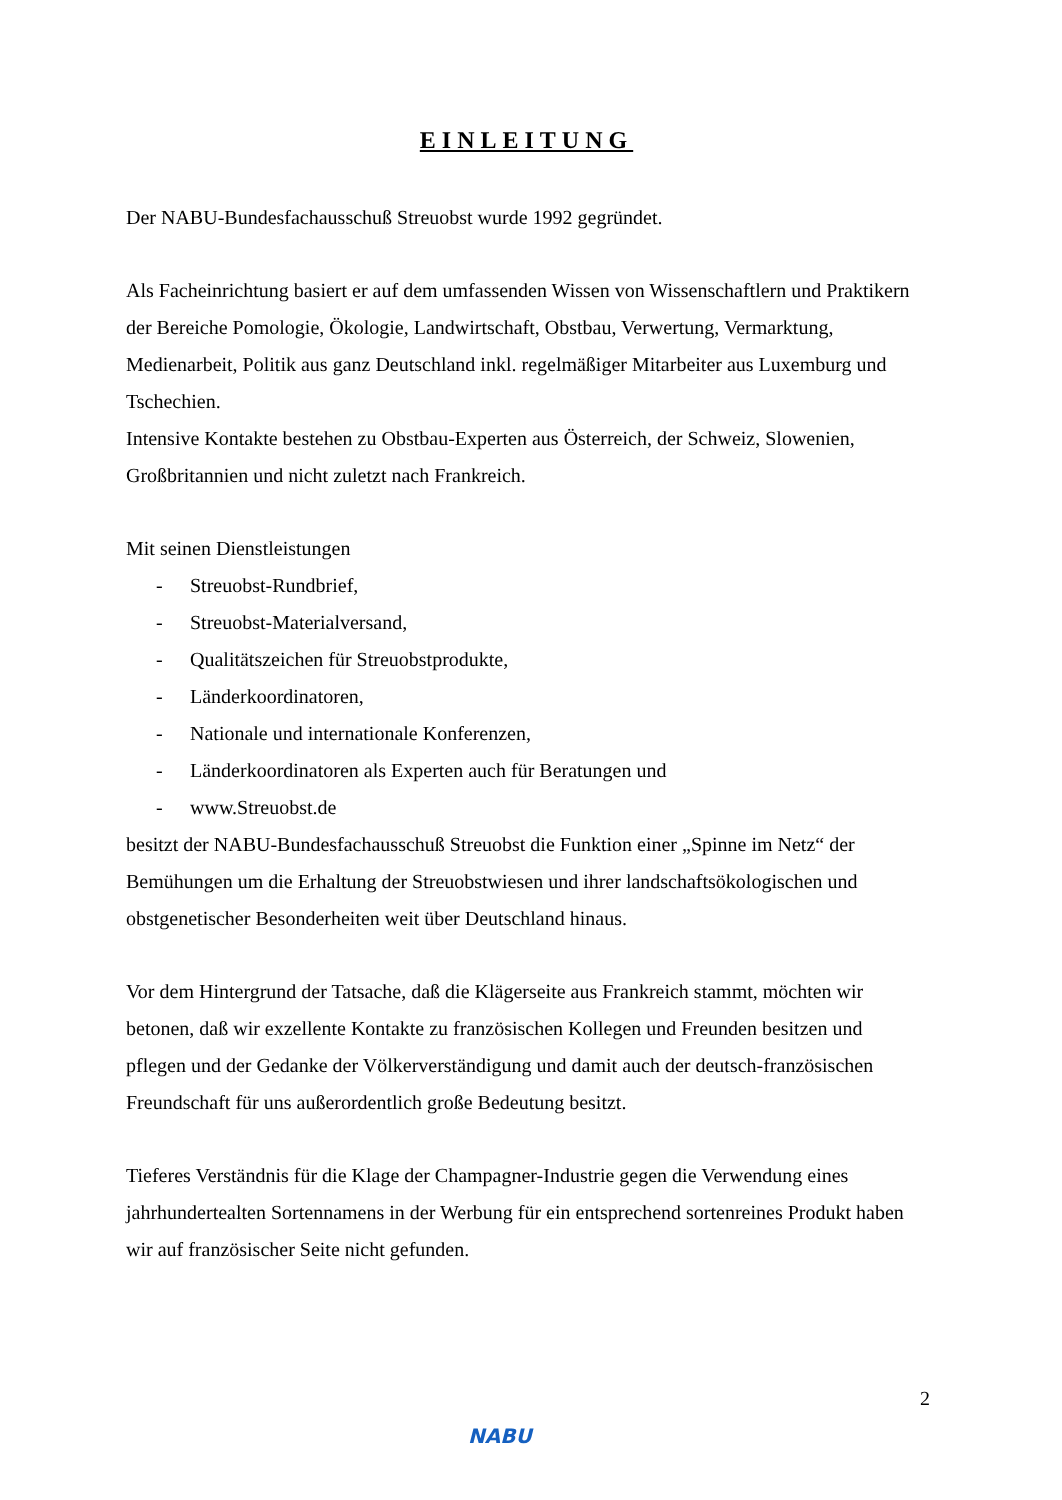EINLEITUNG
Der NABU-Bundesfachausschuß Streuobst wurde 1992 gegründet.
Als Facheinrichtung basiert er auf dem umfassenden Wissen von Wissenschaftlern und Praktikern der Bereiche Pomologie, Ökologie, Landwirtschaft, Obstbau, Verwertung, Vermarktung, Medienarbeit, Politik aus ganz Deutschland inkl. regelmäßiger Mitarbeiter aus Luxemburg und Tschechien.
Intensive Kontakte bestehen zu Obstbau-Experten aus Österreich, der Schweiz, Slowenien, Großbritannien und nicht zuletzt nach Frankreich.
Mit seinen Dienstleistungen
- Streuobst-Rundbrief,
- Streuobst-Materialversand,
- Qualitätszeichen für Streuobstprodukte,
- Länderkoordinatoren,
- Nationale und internationale Konferenzen,
- Länderkoordinatoren als Experten auch für Beratungen und
- www.Streuobst.de
besitzt der NABU-Bundesfachausschuß Streuobst die Funktion einer „Spinne im Netz“ der Bemühungen um die Erhaltung der Streuobstwiesen und ihrer landschaftsökologischen und obstgenetischer Besonderheiten weit über Deutschland hinaus.
Vor dem Hintergrund der Tatsache, daß die Klägerseite aus Frankreich stammt, möchten wir betonen, daß wir exzellente Kontakte zu französischen Kollegen und Freunden besitzen und pflegen und der Gedanke der Völkerverständigung und damit auch der deutsch-französischen Freundschaft für uns außerordentlich große Bedeutung besitzt.
Tieferes Verständnis für die Klage der Champagner-Industrie gegen die Verwendung eines jahrhundertealten Sortennamens in der Werbung für ein entsprechend sortenreines Produkt haben wir auf französischer Seite nicht gefunden.
NABU 2